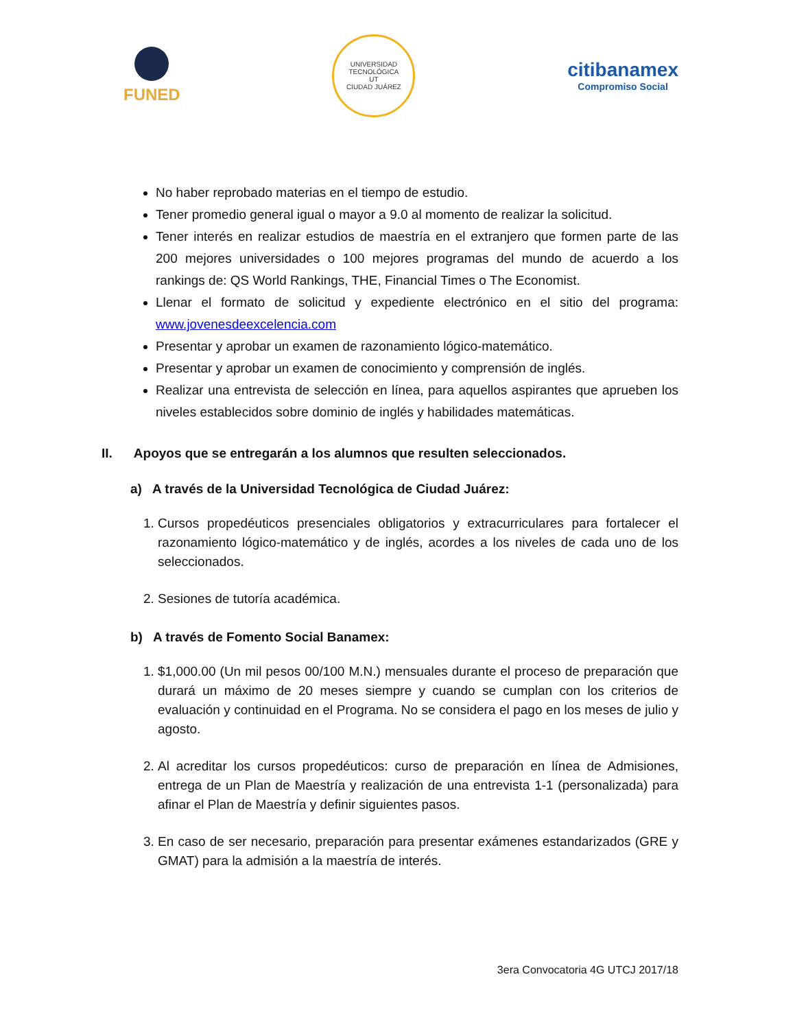FUNED
UNIVERSIDAD TECNOLÓGICA
UT
CIUDAD JUÁREZ
citibanamex
Compromiso Social
No haber reprobado materias en el tiempo de estudio.
Tener promedio general igual o mayor a 9.0 al momento de realizar la solicitud.
Tener interés en realizar estudios de maestría en el extranjero que formen parte de las 200 mejores universidades o 100 mejores programas del mundo de acuerdo a los rankings de: QS World Rankings, THE, Financial Times o The Economist.
Llenar el formato de solicitud y expediente electrónico en el sitio del programa: www.jovenesdeexcelencia.com
Presentar y aprobar un examen de razonamiento lógico-matemático.
Presentar y aprobar un examen de conocimiento y comprensión de inglés.
Realizar una entrevista de selección en línea, para aquellos aspirantes que aprueben los niveles establecidos sobre dominio de inglés y habilidades matemáticas.
II. Apoyos que se entregarán a los alumnos que resulten seleccionados.
a) A través de la Universidad Tecnológica de Ciudad Juárez:
1. Cursos propedéuticos presenciales obligatorios y extracurriculares para fortalecer el razonamiento lógico-matemático y de inglés, acordes a los niveles de cada uno de los seleccionados.
2. Sesiones de tutoría académica.
b) A través de Fomento Social Banamex:
1. $1,000.00 (Un mil pesos 00/100 M.N.) mensuales durante el proceso de preparación que durará un máximo de 20 meses siempre y cuando se cumplan con los criterios de evaluación y continuidad en el Programa. No se considera el pago en los meses de julio y agosto.
2. Al acreditar los cursos propedéuticos: curso de preparación en línea de Admisiones, entrega de un Plan de Maestría y realización de una entrevista 1-1 (personalizada) para afinar el Plan de Maestría y definir siguientes pasos.
3. En caso de ser necesario, preparación para presentar exámenes estandarizados (GRE y GMAT) para la admisión a la maestría de interés.
3era Convocatoria 4G UTCJ 2017/18